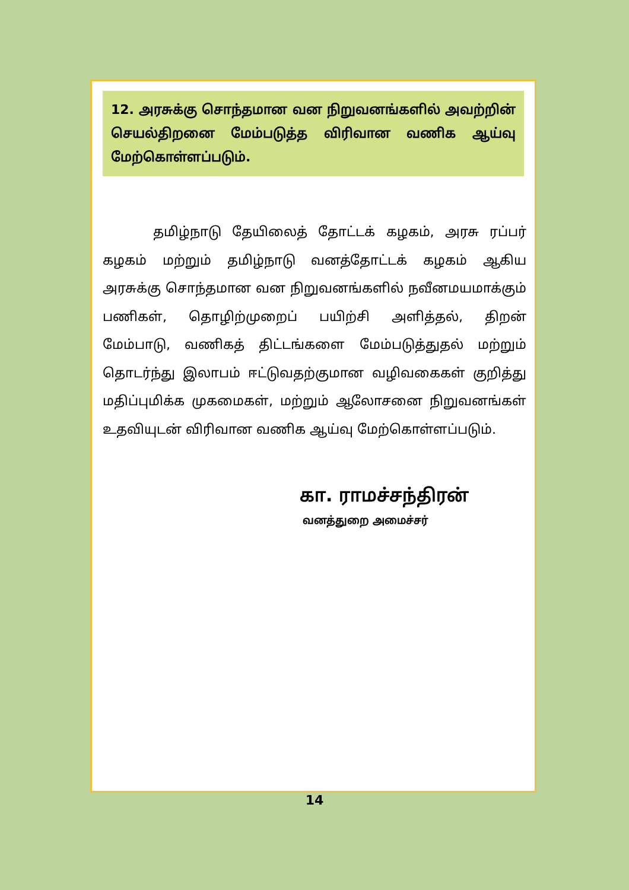12. அரசுக்கு சொந்தமான வன நிறுவனங்களில் அவற்றின் செயல்திறனை மேம்படுத்த விரிவான வணிக ஆய்வு மேற்கொள்ளப்படும்.
தமிழ்நாடு தேயிலைத் தோட்டக் கழகம், அரசு ரப்பர் கழகம் மற்றும் தமிழ்நாடு வனத்தோட்டக் கழகம் ஆகிய அரசுக்கு சொந்தமான வன நிறுவனங்களில் நவீனமயமாக்கும் பணிகள், தொழிற்முறைப் பயிற்சி அளித்தல், திறன் மேம்பாடு, வணிகத் திட்டங்களை மேம்படுத்துதல் மற்றும் தொடர்ந்து இலாபம் ஈட்டுவதற்குமான வழிவகைகள் குறித்து மதிப்புமிக்க முகமைகள், மற்றும் ஆலோசனை நிறுவனங்கள் உதவியுடன் விரிவான வணிக ஆய்வு மேற்கொள்ளப்படும்.
கா. ராமச்சந்திரன்
வனத்துறை அமைச்சர்
14